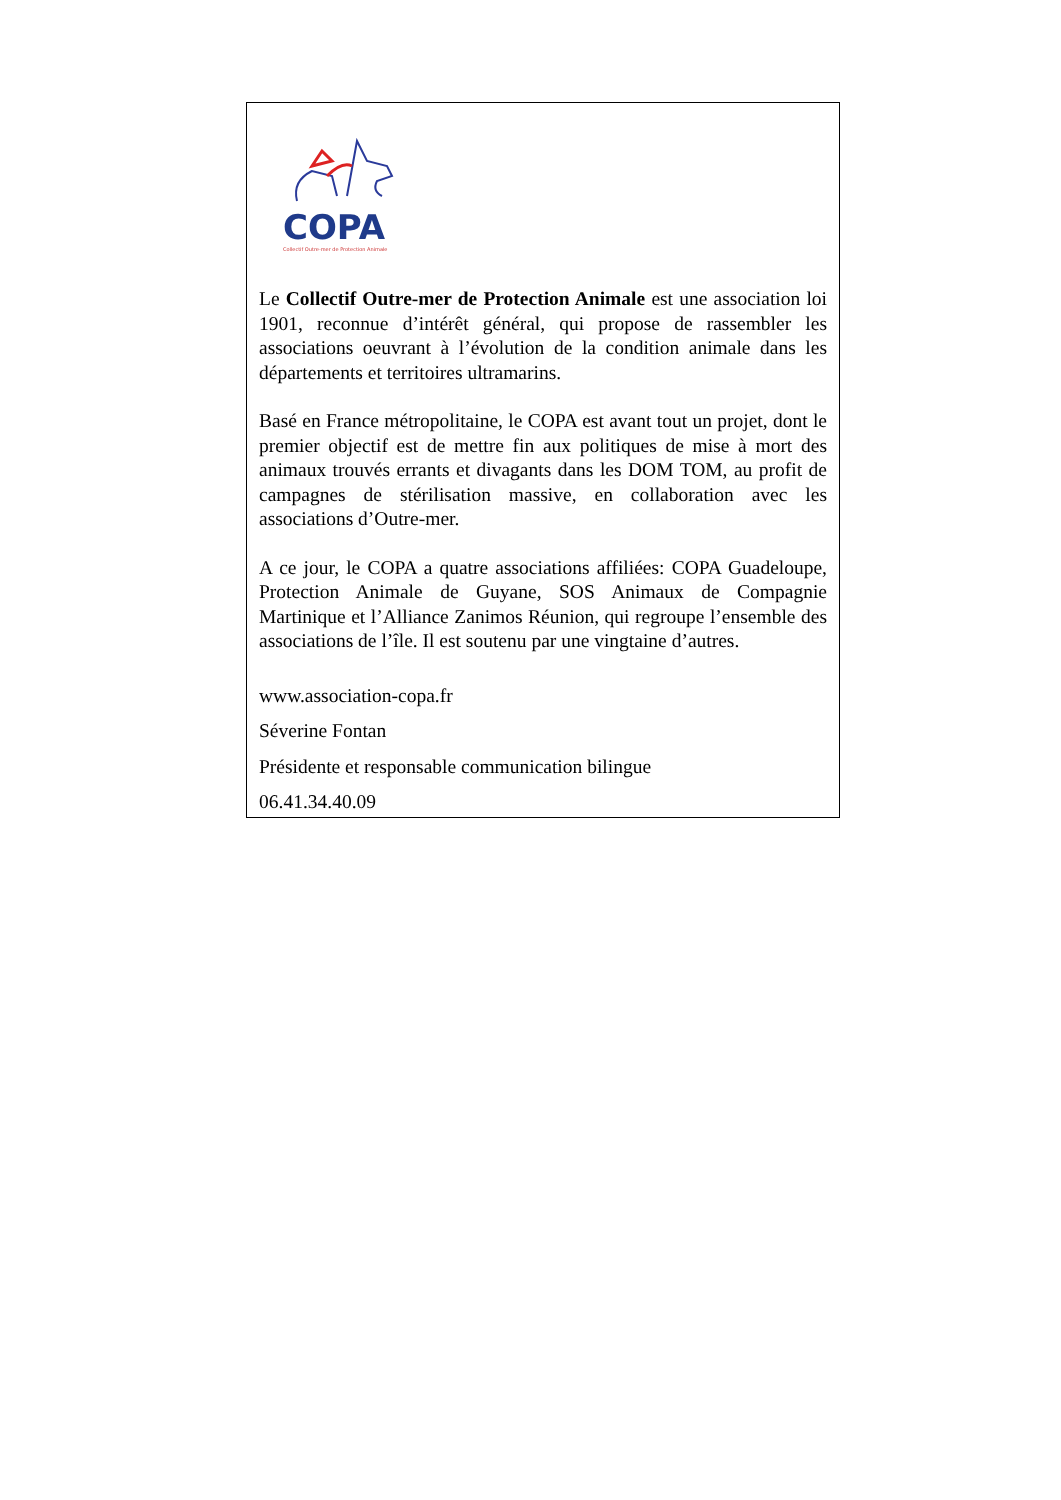COPA
Collectif Outre-mer de Protection Animale
Le Collectif Outre-mer de Protection Animale est une association loi 1901, reconnue d’intérêt général, qui propose de rassembler les associations oeuvrant à l’évolution de la condition animale dans les départements et territoires ultramarins.
Basé en France métropolitaine, le COPA est avant tout un projet, dont le premier objectif est de mettre fin aux politiques de mise à mort des animaux trouvés errants et divagants dans les DOM TOM, au profit de campagnes de stérilisation massive, en collaboration avec les associations d’Outre-mer.
A ce jour, le COPA a quatre associations affiliées: COPA Guadeloupe, Protection Animale de Guyane, SOS Animaux de Compagnie Martinique et l’Alliance Zanimos Réunion, qui regroupe l’ensemble des associations de l’île. Il est soutenu par une vingtaine d’autres.
www.association-copa.fr
Séverine Fontan
Présidente et responsable communication bilingue
06.41.34.40.09